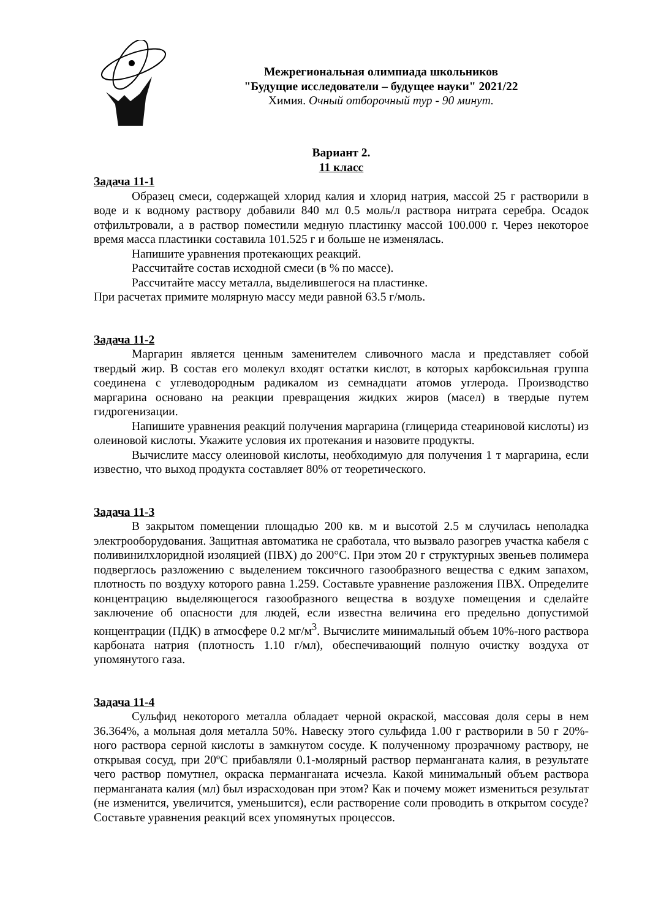Межрегиональная олимпиада школьников
"Будущие исследователи – будущее науки" 2021/22
Химия. Очный отборочный тур - 90 минут.
Вариант 2.
11 класс
Задача 11-1
Образец смеси, содержащей хлорид калия и хлорид натрия, массой 25 г растворили в воде и к водному раствору добавили 840 мл 0.5 моль/л раствора нитрата серебра. Осадок отфильтровали, а в раствор поместили медную пластинку массой 100.000 г. Через некоторое время масса пластинки составила 101.525 г и больше не изменялась.
Напишите уравнения протекающих реакций.
Рассчитайте состав исходной смеси (в % по массе).
Рассчитайте массу металла, выделившегося на пластинке.
При расчетах примите молярную массу меди равной 63.5 г/моль.
Задача 11-2
Маргарин является ценным заменителем сливочного масла и представляет собой твердый жир. В состав его молекул входят остатки кислот, в которых карбоксильная группа соединена с углеводородным радикалом из семнадцати атомов углерода. Производство маргарина основано на реакции превращения жидких жиров (масел) в твердые путем гидрогенизации.
Напишите уравнения реакций получения маргарина (глицерида стеариновой кислоты) из олеиновой кислоты. Укажите условия их протекания и назовите продукты.
Вычислите массу олеиновой кислоты, необходимую для получения 1 т маргарина, если известно, что выход продукта составляет 80% от теоретического.
Задача 11-3
В закрытом помещении площадью 200 кв. м и высотой 2.5 м случилась неполадка электрооборудования. Защитная автоматика не сработала, что вызвало разогрев участка кабеля с поливинилхлоридной изоляцией (ПВХ) до 200°С. При этом 20 г структурных звеньев полимера подверглось разложению с выделением токсичного газообразного вещества с едким запахом, плотность по воздуху которого равна 1.259. Составьте уравнение разложения ПВХ. Определите концентрацию выделяющегося газообразного вещества в воздухе помещения и сделайте заключение об опасности для людей, если известна величина его предельно допустимой концентрации (ПДК) в атмосфере 0.2 мг/м<sup>3</sup>. Вычислите минимальный объем 10%-ного раствора карбоната натрия (плотность 1.10 г/мл), обеспечивающий полную очистку воздуха от упомянутого газа.
Задача 11-4
Сульфид некоторого металла обладает черной окраской, массовая доля серы в нем 36.364%, а мольная доля металла 50%. Навеску этого сульфида 1.00 г растворили в 50 г 20%-ного раствора серной кислоты в замкнутом сосуде. К полученному прозрачному раствору, не открывая сосуд, при 20ºС прибавляли 0.1-молярный раствор перманганата калия, в результате чего раствор помутнел, окраска перманганата исчезла. Какой минимальный объем раствора перманганата калия (мл) был израсходован при этом? Как и почему может измениться результат (не изменится, увеличится, уменьшится), если растворение соли проводить в открытом сосуде? Составьте уравнения реакций всех упомянутых процессов.